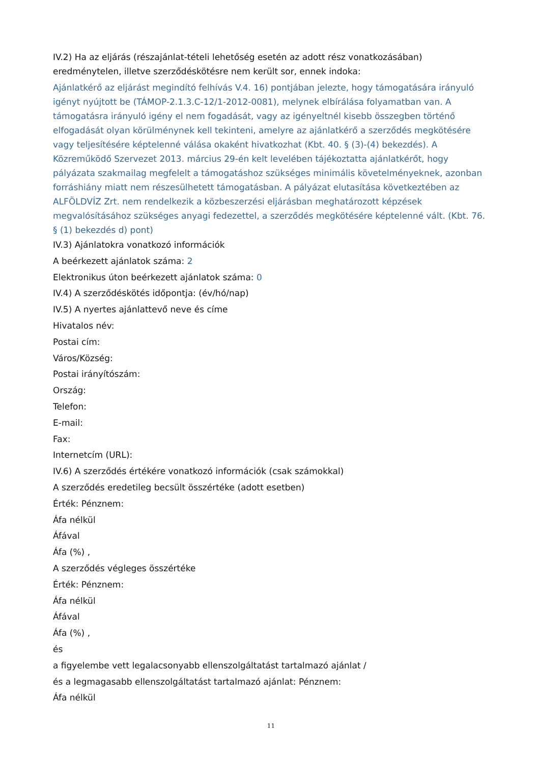IV.2) Ha az eljárás (részajánlat-tételi lehetőség esetén az adott rész vonatkozásában) eredménytelen, illetve szerződéskötésre nem került sor, ennek indoka:
Ajánlatkérő az eljárást megindító felhívás V.4. 16) pontjában jelezte, hogy támogatására irányuló igényt nyújtott be (TÁMOP-2.1.3.C-12/1-2012-0081), melynek elbírálása folyamatban van. A támogatásra irányuló igény el nem fogadását, vagy az igényeltnél kisebb összegben történő elfogadását olyan körülménynek kell tekinteni, amelyre az ajánlatkérő a szerződés megkötésére vagy teljesítésére képtelenné válása okaként hivatkozhat (Kbt. 40. § (3)-(4) bekezdés). A Közreműködő Szervezet 2013. március 29-én kelt levelében tájékoztatta ajánlatkérőt, hogy pályázata szakmailag megfelelt a támogatáshoz szükséges minimális követelményeknek, azonban forráshiány miatt nem részesülhetett támogatásban. A pályázat elutasítása következtében az ALFÖLDVÍZ Zrt. nem rendelkezik a közbeszerzési eljárásban meghatározott képzések megvalósításához szükséges anyagi fedezettel, a szerződés megkötésére képtelenné vált. (Kbt. 76. § (1) bekezdés d) pont)
IV.3) Ajánlatokra vonatkozó információk
A beérkezett ajánlatok száma: 2
Elektronikus úton beérkezett ajánlatok száma: 0
IV.4) A szerződéskötés időpontja: (év/hó/nap)
IV.5) A nyertes ajánlattevő neve és címe
Hivatalos név:
Postai cím:
Város/Község:
Postai irányítószám:
Ország:
Telefon:
E-mail:
Fax:
Internetcím (URL):
IV.6) A szerződés értékére vonatkozó információk (csak számokkal)
A szerződés eredetileg becsült összértéke (adott esetben)
Érték: Pénznem:
Áfa nélkül
Áfával
Áfa (%) ,
A szerződés végleges összértéke
Érték: Pénznem:
Áfa nélkül
Áfával
Áfa (%) ,
és
a figyelembe vett legalacsonyabb ellenszolgáltatást tartalmazó ajánlat /
és a legmagasabb ellenszolgáltatást tartalmazó ajánlat: Pénznem:
Áfa nélkül
11